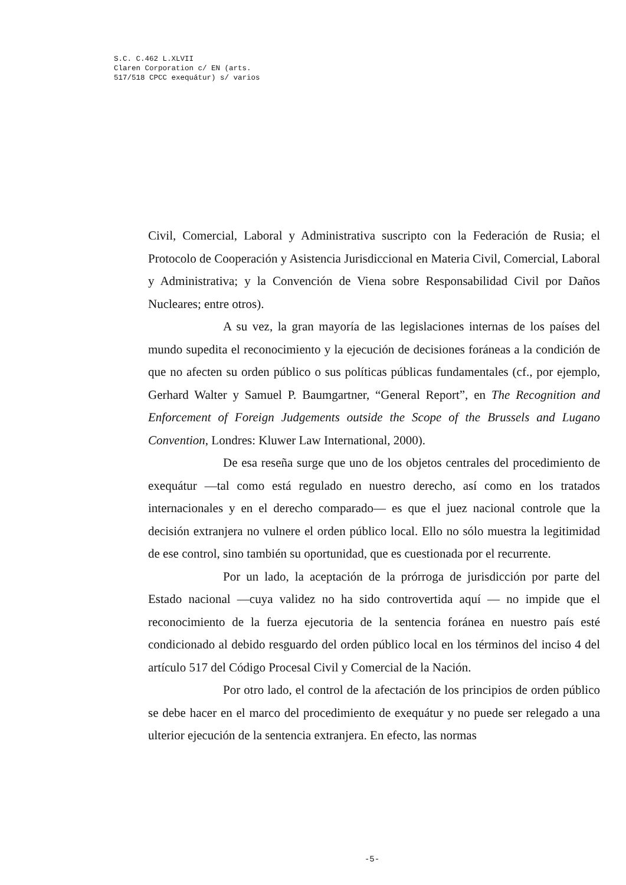S.C. C.462 L.XLVII
Claren Corporation c/ EN (arts.
517/518 CPCC exequátur) s/ varios
Civil, Comercial, Laboral y Administrativa suscripto con la Federación de Rusia; el Protocolo de Cooperación y Asistencia Jurisdiccional en Materia Civil, Comercial, Laboral y Administrativa; y la Convención de Viena sobre Responsabilidad Civil por Daños Nucleares; entre otros).
A su vez, la gran mayoría de las legislaciones internas de los países del mundo supedita el reconocimiento y la ejecución de decisiones foráneas a la condición de que no afecten su orden público o sus políticas públicas fundamentales (cf., por ejemplo, Gerhard Walter y Samuel P. Baumgartner, “General Report”, en The Recognition and Enforcement of Foreign Judgements outside the Scope of the Brussels and Lugano Convention, Londres: Kluwer Law International, 2000).
De esa reseña surge que uno de los objetos centrales del procedimiento de exequátur —tal como está regulado en nuestro derecho, así como en los tratados internacionales y en el derecho comparado— es que el juez nacional controle que la decisión extranjera no vulnere el orden público local. Ello no sólo muestra la legitimidad de ese control, sino también su oportunidad, que es cuestionada por el recurrente.
Por un lado, la aceptación de la prórroga de jurisdicción por parte del Estado nacional —cuya validez no ha sido controvertida aquí — no impide que el reconocimiento de la fuerza ejecutoria de la sentencia foránea en nuestro país esté condicionado al debido resguardo del orden público local en los términos del inciso 4 del artículo 517 del Código Procesal Civil y Comercial de la Nación.
Por otro lado, el control de la afectación de los principios de orden público se debe hacer en el marco del procedimiento de exequátur y no puede ser relegado a una ulterior ejecución de la sentencia extranjera. En efecto, las normas
-5-